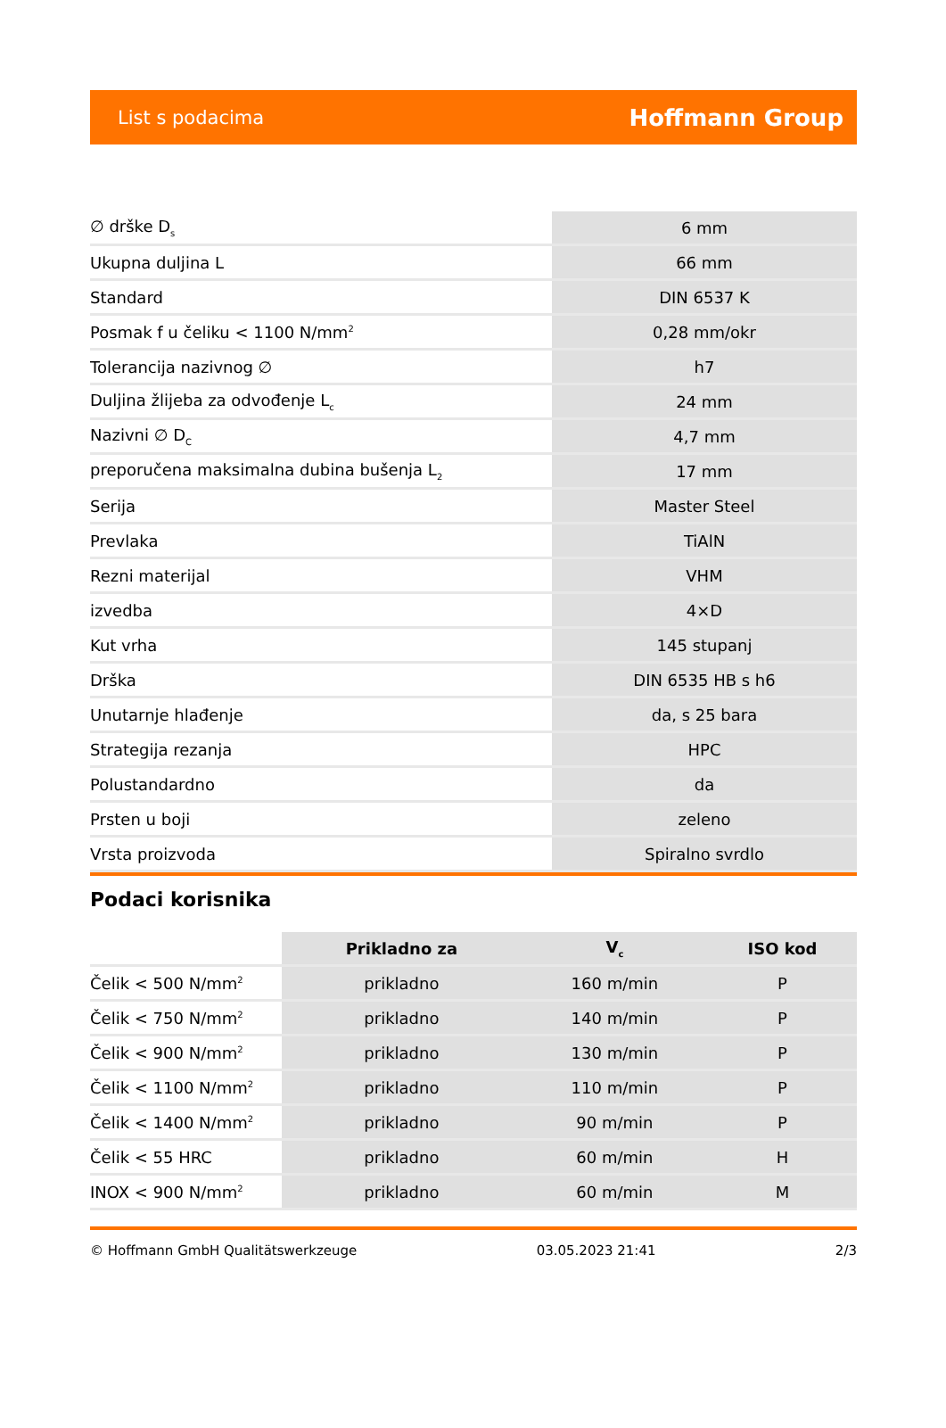List s podacima Hoffmann Group
| ∅ drške D<sub>s</sub> | 6 mm |
| Ukupna duljina L | 66 mm |
| Standard | DIN 6537 K |
| Posmak f u čeliku < 1100 N/mm<sup>2</sup> | 0,28 mm/okr |
| Tolerancija nazivnog ∅ | h7 |
| Duljina žlijeba za odvođenje L<sub>c</sub> | 24 mm |
| Nazivni ∅ D<sub>C</sub> | 4,7 mm |
| preporučena maksimalna dubina bušenja L<sub>2</sub> | 17 mm |
| Serija | Master Steel |
| Prevlaka | TiAlN |
| Rezni materijal | VHM |
| izvedba | 4×D |
| Kut vrha | 145 stupanj |
| Drška | DIN 6535 HB s h6 |
| Unutarnje hlađenje | da, s 25 bara |
| Strategija rezanja | HPC |
| Polustandardno | da |
| Prsten u boji | zeleno |
| Vrsta proizvoda | Spiralno svrdlo |
Podaci korisnika
| | Prikladno za | V<sub>c</sub> | ISO kod |
| --- | --- | --- | --- |
| Čelik < 500 N/mm<sup>2</sup> | prikladno | 160 m/min | P |
| Čelik < 750 N/mm<sup>2</sup> | prikladno | 140 m/min | P |
| Čelik < 900 N/mm<sup>2</sup> | prikladno | 130 m/min | P |
| Čelik < 1100 N/mm<sup>2</sup> | prikladno | 110 m/min | P |
| Čelik < 1400 N/mm<sup>2</sup> | prikladno | 90 m/min | P |
| Čelik < 55 HRC | prikladno | 60 m/min | H |
| INOX < 900 N/mm<sup>2</sup> | prikladno | 60 m/min | M |
© Hoffmann GmbH Qualitätswerkzeuge 03.05.2023 21:41 2/3